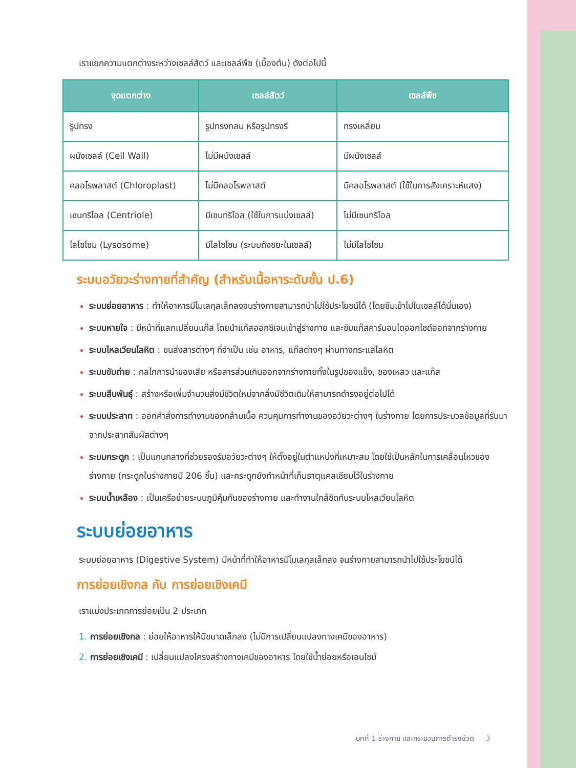เราแยกความแตกต่างระหว่างเซลล์สัตว์ และเซลล์พืช (เบื้องต้น) ดังต่อไปนี้
| จุดแตกต่าง | เซลล์สัตว์ | เซลล์พืช |
| --- | --- | --- |
| รูปทรง | รูปทรงกลม หรือรูปทรงรี | ทรงเหลี่ยม |
| ผนังเซลล์ (Cell Wall) | ไม่มีผนังเซลล์ | มีผนังเซลล์ |
| คลอโรพลาสต์ (Chloroplast) | ไม่มีคลอโรพลาสต์ | มีคลอโรพลาสต์ (ใช้ในการสังเคราะห์แสง) |
| เซนทริโอล (Centriole) | มีเซนทริโอล (ใช้ในการแบ่งเซลล์) | ไม่มีเซนทริโอล |
| ไลโซโซม (Lysosome) | มีไลโซโซม (ระบบถังขยะในเซลล์) | ไม่มีไลโซโซม |
ระบบอวัยวะร่างกายที่สำคัญ (สำหรับเนื้อหาระดับชั้น ป.6)
ระบบย่อยอาหาร : ทำให้อาหารมีโมเลกุลเล็กลงจนร่างกายสามารถนำไปใช้ประโยชน์ได้ (โดยซึมเข้าไปในเซลล์ได้นั่นเอง)
ระบบหายใจ : มีหน้าที่แลกเปลี่ยนแก๊ส โดยนำแก๊สออกซิเจนเข้าสู่ร่างกาย และขับแก๊สคาร์บอนไดออกไซด์ออกจากร่างกาย
ระบบไหลเวียนโลหิต : ขนส่งสารต่างๆ ที่จำเป็น เช่น อาหาร, แก๊สต่างๆ ผ่านทางกระแสโลหิต
ระบบขับถ่าย : กลไกการนำของเสีย หรือสารส่วนเกินออกจากร่างกายทั้งในรูปของแข็ง, ของเหลว และแก๊ส
ระบบสืบพันธุ์ : สร้างหรือเพิ่มจำนวนสิ่งมีชีวิตใหม่จากสิ่งมีชีวิตเดิมให้สามารถดำรงอยู่ต่อไปได้
ระบบประสาท : ออกคำสั่งการทำงานของกล้ามเนื้อ ควบคุมการทำงานของอวัยวะต่างๆ ในร่างกาย โดยการประมวลข้อมูลที่รับมาจากประสาทสัมผัสต่างๆ
ระบบกระดูก : เป็นแกนกลางที่ช่วยรองรับอวัยวะต่างๆ ให้ตั้งอยู่ในตำแหน่งที่เหมาะสม โดยใช้เป็นหลักในการเคลื่อนไหวของร่างกาย (กระดูกในร่างกายมี 206 ชิ้น) และกระดูกยังทำหน้าที่เก็บธาตุแคลเซียมไว้ในร่างกาย
ระบบน้ำเหลือง : เป็นเครือข่ายระบบภูมิคุ้มกันของร่างกาย และทำงานใกล้ชิดกับระบบไหลเวียนโลหิต
ระบบย่อยอาหาร
ระบบย่อยอาหาร (Digestive System) มีหน้าที่ทำให้อาหารมีโมเลกุลเล็กลง จนร่างกายสามารถนำไปใช้ประโยชน์ได้
การย่อยเชิงกล กับ การย่อยเชิงเคมี
เราแบ่งประเภทการย่อยเป็น 2 ประเภท
1. การย่อยเชิงกล : ย่อยให้อาหารให้มีขนาดเล็กลง (ไม่มีการเปลี่ยนแปลงทางเคมีของอาหาร)
2. การย่อยเชิงเคมี : เปลี่ยนแปลงโครงสร้างทางเคมีของอาหาร โดยใช้น้ำย่อยหรือเอนไซม์
บทที่ 1 ร่างกาย และกระบวนการดำรงชีวิต 3